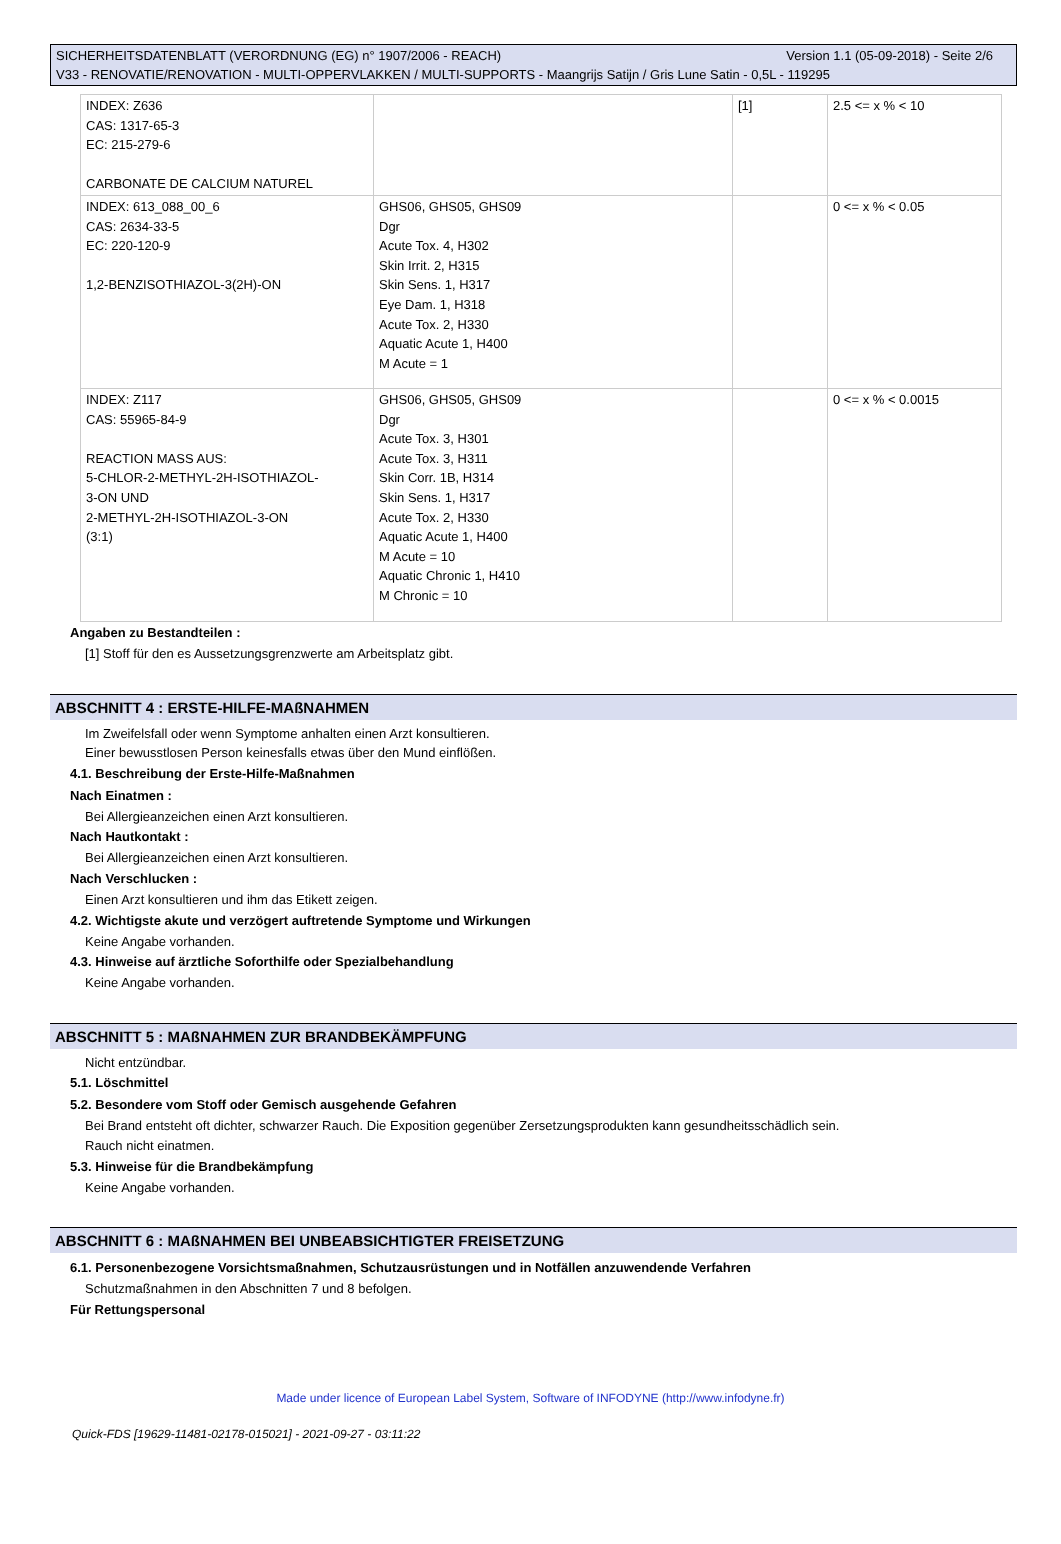Version 1.1 (05-09-2018) - Seite 2/6 SICHERHEITSDATENBLATT (VERORDNUNG (EG) n° 1907/2006 - REACH)
V33 - RENOVATIE/RENOVATION - MULTI-OPPERVLAKKEN / MULTI-SUPPORTS - Maangrijs Satijn / Gris Lune Satin - 0,5L - 119295
| INDEX: Z636 CAS: 1317-65-3 EC: 215-279-6 CARBONATE DE CALCIUM NATUREL | | [1] | 2.5 <= x % < 10 |
| INDEX: 613_088_00_6 CAS: 2634-33-5 EC: 220-120-9 1,2-BENZISOTHIAZOL-3(2H)-ON | GHS06, GHS05, GHS09 Dgr Acute Tox. 4, H302 Skin Irrit. 2, H315 Skin Sens. 1, H317 Eye Dam. 1, H318 Acute Tox. 2, H330 Aquatic Acute 1, H400 M Acute = 1 | | 0 <= x % < 0.05 |
| INDEX: Z117 CAS: 55965-84-9 REACTION MASS AUS: 5-CHLOR-2-METHYL-2H-ISOTHIAZOL- 3-ON UND 2-METHYL-2H-ISOTHIAZOL-3-ON (3:1) | GHS06, GHS05, GHS09 Dgr Acute Tox. 3, H301 Acute Tox. 3, H311 Skin Corr. 1B, H314 Skin Sens. 1, H317 Acute Tox. 2, H330 Aquatic Acute 1, H400 M Acute = 10 Aquatic Chronic 1, H410 M Chronic = 10 | | 0 <= x % < 0.0015 |
Angaben zu Bestandteilen :
[1] Stoff für den es Aussetzungsgrenzwerte am Arbeitsplatz gibt.
ABSCHNITT 4 : ERSTE-HILFE-MAßNAHMEN
Im Zweifelsfall oder wenn Symptome anhalten einen Arzt konsultieren.
Einer bewusstlosen Person keinesfalls etwas über den Mund einflößen.
4.1. Beschreibung der Erste-Hilfe-Maßnahmen
Nach Einatmen :
Bei Allergieanzeichen einen Arzt konsultieren.
Nach Hautkontakt :
Bei Allergieanzeichen einen Arzt konsultieren.
Nach Verschlucken :
Einen Arzt konsultieren und ihm das Etikett zeigen.
4.2. Wichtigste akute und verzögert auftretende Symptome und Wirkungen
Keine Angabe vorhanden.
4.3. Hinweise auf ärztliche Soforthilfe oder Spezialbehandlung
Keine Angabe vorhanden.
ABSCHNITT 5 : MAßNAHMEN ZUR BRANDBEKÄMPFUNG
Nicht entzündbar.
5.1. Löschmittel
5.2. Besondere vom Stoff oder Gemisch ausgehende Gefahren
Bei Brand entsteht oft dichter, schwarzer Rauch. Die Exposition gegenüber Zersetzungsprodukten kann gesundheitsschädlich sein.
Rauch nicht einatmen.
5.3. Hinweise für die Brandbekämpfung
Keine Angabe vorhanden.
ABSCHNITT 6 : MAßNAHMEN BEI UNBEABSICHTIGTER FREISETZUNG
6.1. Personenbezogene Vorsichtsmaßnahmen, Schutzausrüstungen und in Notfällen anzuwendende Verfahren
Schutzmaßnahmen in den Abschnitten 7 und 8 befolgen.
Für Rettungspersonal
Made under licence of European Label System, Software of INFODYNE (http://www.infodyne.fr)
Quick-FDS [19629-11481-02178-015021] - 2021-09-27 - 03:11:22